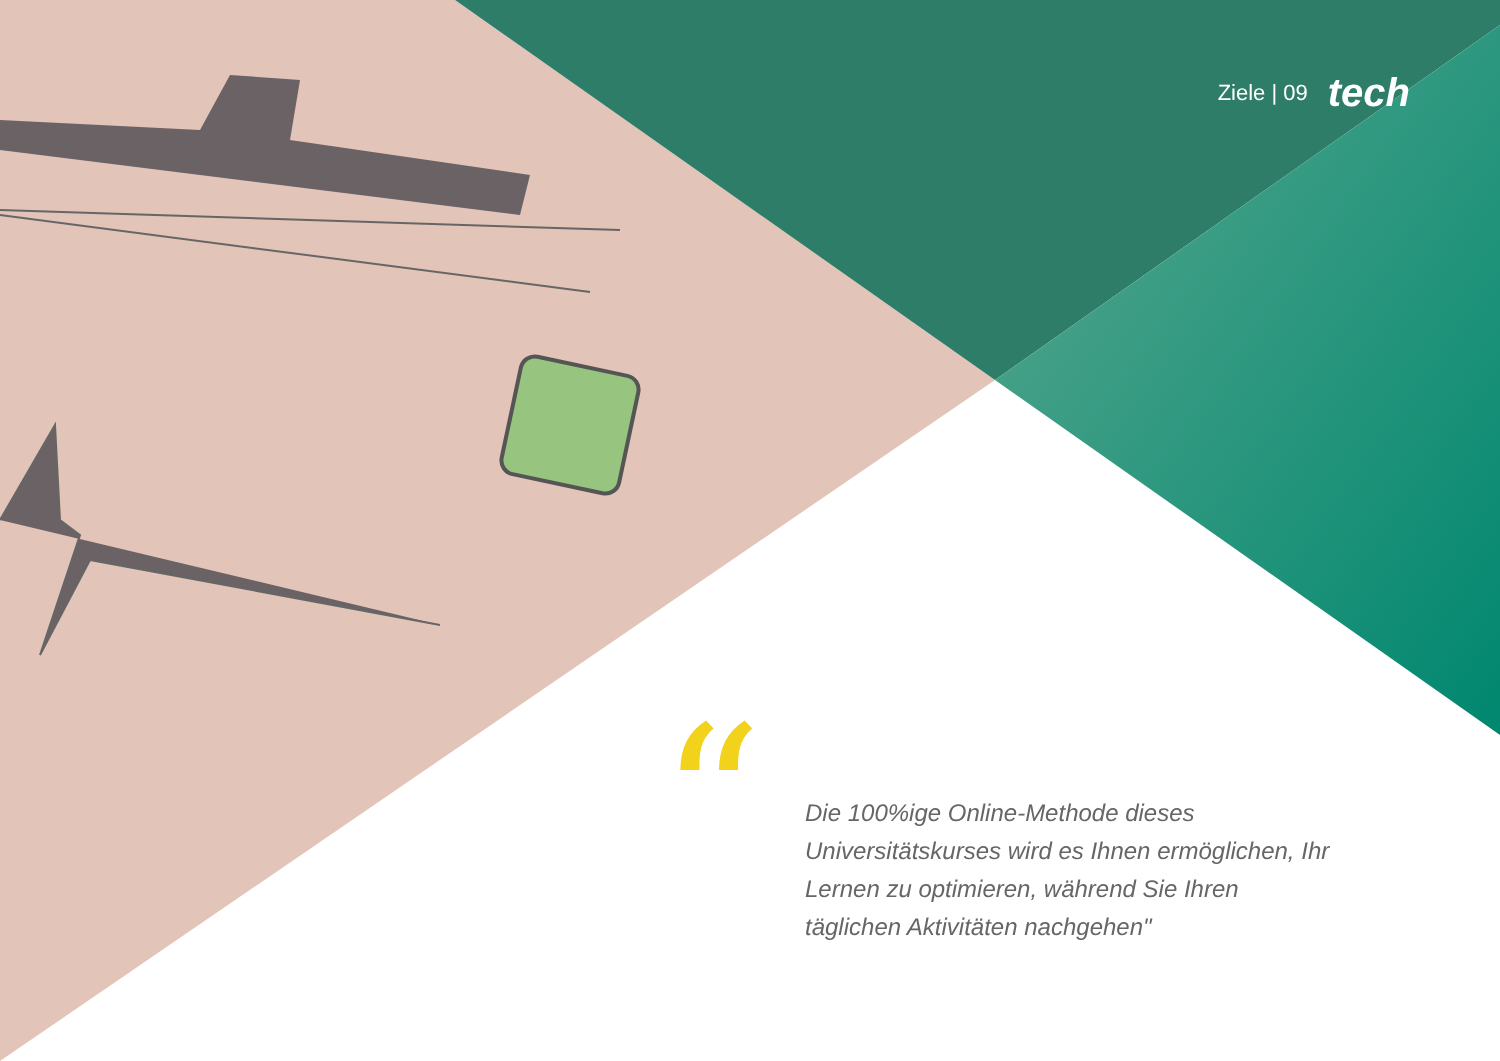Ziele | 09 tech
“
Die 100%ige Online-Methode dieses Universitätskurses wird es Ihnen ermöglichen, Ihr Lernen zu optimieren, während Sie Ihren täglichen Aktivitäten nachgehen"